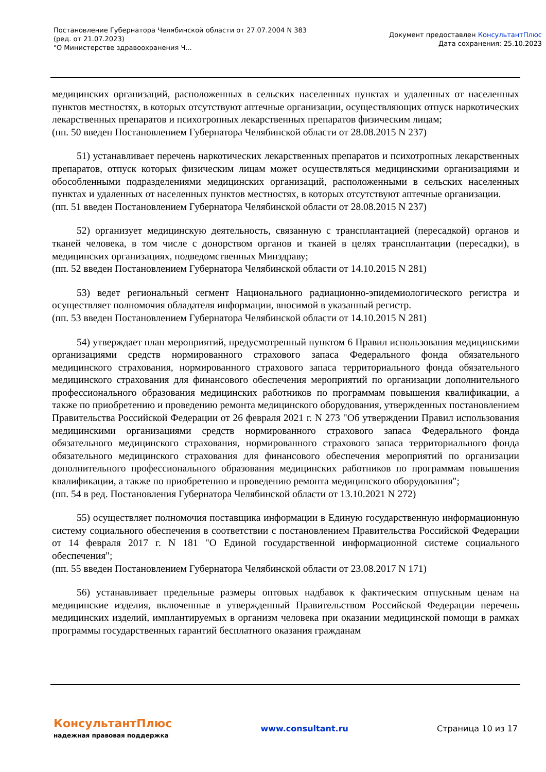Постановление Губернатора Челябинской области от 27.07.2004 N 383
(ред. от 21.07.2023)
"О Министерстве здравоохранения Ч...
Документ предоставлен КонсультантПлюс
Дата сохранения: 25.10.2023
медицинских организаций, расположенных в сельских населенных пунктах и удаленных от населенных пунктов местностях, в которых отсутствуют аптечные организации, осуществляющих отпуск наркотических лекарственных препаратов и психотропных лекарственных препаратов физическим лицам;
(пп. 50 введен Постановлением Губернатора Челябинской области от 28.08.2015 N 237)
51) устанавливает перечень наркотических лекарственных препаратов и психотропных лекарственных препаратов, отпуск которых физическим лицам может осуществляться медицинскими организациями и обособленными подразделениями медицинских организаций, расположенными в сельских населенных пунктах и удаленных от населенных пунктов местностях, в которых отсутствуют аптечные организации.
(пп. 51 введен Постановлением Губернатора Челябинской области от 28.08.2015 N 237)
52) организует медицинскую деятельность, связанную с трансплантацией (пересадкой) органов и тканей человека, в том числе с донорством органов и тканей в целях трансплантации (пересадки), в медицинских организациях, подведомственных Минздраву;
(пп. 52 введен Постановлением Губернатора Челябинской области от 14.10.2015 N 281)
53) ведет региональный сегмент Национального радиационно-эпидемиологического регистра и осуществляет полномочия обладателя информации, вносимой в указанный регистр.
(пп. 53 введен Постановлением Губернатора Челябинской области от 14.10.2015 N 281)
54) утверждает план мероприятий, предусмотренный пунктом 6 Правил использования медицинскими организациями средств нормированного страхового запаса Федерального фонда обязательного медицинского страхования, нормированного страхового запаса территориального фонда обязательного медицинского страхования для финансового обеспечения мероприятий по организации дополнительного профессионального образования медицинских работников по программам повышения квалификации, а также по приобретению и проведению ремонта медицинского оборудования, утвержденных постановлением Правительства Российской Федерации от 26 февраля 2021 г. N 273 "Об утверждении Правил использования медицинскими организациями средств нормированного страхового запаса Федерального фонда обязательного медицинского страхования, нормированного страхового запаса территориального фонда обязательного медицинского страхования для финансового обеспечения мероприятий по организации дополнительного профессионального образования медицинских работников по программам повышения квалификации, а также по приобретению и проведению ремонта медицинского оборудования";
(пп. 54 в ред. Постановления Губернатора Челябинской области от 13.10.2021 N 272)
55) осуществляет полномочия поставщика информации в Единую государственную информационную систему социального обеспечения в соответствии с постановлением Правительства Российской Федерации от 14 февраля 2017 г. N 181 "О Единой государственной информационной системе социального обеспечения";
(пп. 55 введен Постановлением Губернатора Челябинской области от 23.08.2017 N 171)
56) устанавливает предельные размеры оптовых надбавок к фактическим отпускным ценам на медицинские изделия, включенные в утвержденный Правительством Российской Федерации перечень медицинских изделий, имплантируемых в организм человека при оказании медицинской помощи в рамках программы государственных гарантий бесплатного оказания гражданам
КонсультантПлюс
надежная правовая поддержка
www.consultant.ru Страница 10 из 17